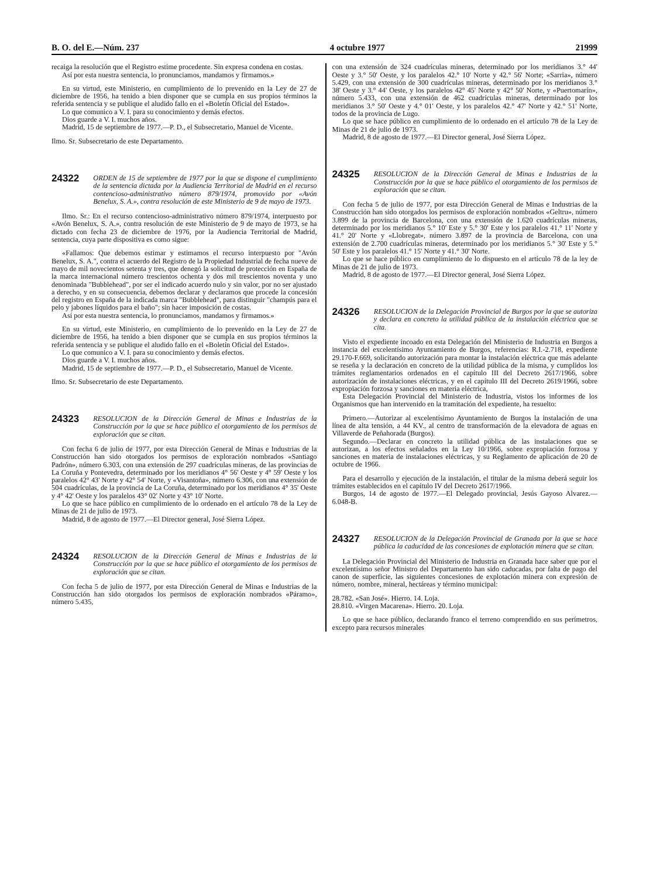B. O. del E.—Núm. 237 4 octubre 1977 21999
recaiga la resolución que el Registro estime procedente. Sin expresa condena en costas.
Así por esta nuestra sentencia, lo pronunciamos, mandamos y firmamos.»
En su virtud, este Ministerio, en cumplimiento de lo prevenido en la Ley de 27 de diciembre de 1956, ha tenido a bien disponer que se cumpla en sus propios términos la referida sentencia y se publique el aludido fallo en el «Boletín Oficial del Estado».
Lo que comunico a V. I. para su conocimiento y demás efectos.
Dios guarde a V. I. muchos años.
Madrid, 15 de septiembre de 1977.—P. D., el Subsecretario, Manuel de Vicente.
Ilmo. Sr. Subsecretario de este Departamento.
24322 ORDEN de 15 de septiembre de 1977 por la que se dispone el cumplimiento de la sentencia dictada por la Audiencia Territorial de Madrid en el recurso contencioso-administrativo número 879/1974, promovido por «Avón Benelux, S. A.», contra resolución de este Ministerio de 9 de mayo de 1973.
Ilmo. Sr.: En el recurso contencioso-administrativo número 879/1974, interpuesto por «Avón Benelux, S. A.», contra resolución de este Ministerio de 9 de mayo de 1973, se ha dictado con fecha 23 de diciembre de 1976, por la Audiencia Territorial de Madrid, sentencia, cuya parte dispositiva es como sigue:
«Fallamos: Que debemos estimar y estimamos el recurso interpuesto por "Avón Benelux, S. A.", contra el acuerdo del Registro de la Propiedad Industrial de fecha nueve de mayo de mil novecientos setenta y tres, que denegó la solicitud de protección en España de la marca internacional número trescientos ochenta y dos mil trescientos noventa y uno denominada "Bubblehead", por ser el indicado acuerdo nulo y sin valor, por no ser ajustado a derecho, y en su consecuencia, debemos declarar y declaramos que procede la concesión del registro en España de la indicada marca "Bubblehead", para distinguir "champús para el pelo y jabones líquidos para el baño"; sin hacer imposición de costas.
Así por esta nuestra sentencia, lo pronunciamos, mandamos y firmamos.»
En su virtud, este Ministerio, en cumplimiento de lo prevenido en la Ley de 27 de diciembre de 1956, ha tenido a bien disponer que se cumpla en sus propios términos la referida sentencia y se publique el aludido fallo en el «Boletín Oficial del Estado».
Lo que comunico a V. I. para su conocimiento y demás efectos.
Dios guarde a V. I. muchos años.
Madrid, 15 de septiembre de 1977.—P. D., el Subsecretario, Manuel de Vicente.
Ilmo. Sr. Subsecretario de este Departamento.
24323 RESOLUCION de la Dirección General de Minas e Industrias de la Construcción por la que se hace público el otorgamiento de los permisos de exploración que se citan.
Con fecha 6 de julio de 1977, por esta Dirección General de Minas e Industrias de la Construcción han sido otorgados los permisos de exploración nombrados «Santiago Padrón», número 6.303, con una extensión de 297 cuadrículas mineras, de las provincias de La Coruña y Pontevedra, determinado por los meridianos 4° 56' Oeste y 4° 59' Oeste y los paralelos 42° 43' Norte y 42° 54' Norte, y «Visantoña», número 6.306, con una extensión de 504 cuadrículas, de la provincia de La Coruña, determinado por los meridianos 4° 35' Oeste y 4° 42' Oeste y los paralelos 43° 02' Norte y 43° 10' Norte.
Lo que se hace público en cumplimiento de lo ordenado en el artículo 78 de la Ley de Minas de 21 de julio de 1973.
Madrid, 8 de agosto de 1977.—El Director general, José Sierra López.
24324 RESOLUCION de la Dirección General de Minas e Industrias de la Construcción por la que se hace público el otorgamiento de los permisos de exploración que se citan.
Con fecha 5 de julio de 1977, por esta Dirección General de Minas e Industrias de la Construcción han sido otorgados los permisos de exploración nombrados «Páramo», número 5.435,
con una extensión de 324 cuadrículas mineras, determinado por los meridianos 3.° 44' Oeste y 3.° 50' Oeste, y los paralelos 42.° 10' Norte y 42.° 56' Norte; «Sarria», número 5.429, con una extensión de 300 cuadrículas mineras, determinado por los meridianos 3.° 38' Oeste y 3.° 44' Oeste, y los paralelos 42° 45' Norte y 42° 50' Norte, y «Puertomarín», número 5.433, con una extensión de 462 cuadrículas mineras, determinado por los meridianos 3.° 50' Oeste y 4.° 01' Oeste, y los paralelos 42.° 47' Norte y 42.° 51' Norte, todos de la provincia de Lugo.
Lo que se hace público en cumplimiento de lo ordenado en el artículo 78 de la Ley de Minas de 21 de julio de 1973.
Madrid, 8 de agosto de 1977.—El Director general, José Sierra López.
24325 RESOLUCION de la Dirección General de Minas e Industrias de la Construcción por la que se hace público el otorgamiento de los permisos de exploración que se citan.
Con fecha 5 de julio de 1977, por esta Dirección General de Minas e Industrias de la Construcción han sido otorgados los permisos de exploración nombrados «Geltru», número 3.899 de la provincia de Barcelona, con una extensión de 1.620 cuadrículas mineras, determinado por los meridianos 5.° 10' Este y 5.° 30' Este y los paralelos 41.° 11' Norte y 41.° 20' Norte y «Llobregat», número 3.897 de la provincia de Barcelona, con una extensión de 2.700 cuadrículas mineras, determinado por los meridianos 5.° 30' Este y 5.° 50' Este y los paralelos 41.° 15' Norte y 41.° 30' Norte.
Lo que se hace público en cumplimiento de lo dispuesto en el artículo 78 de la ley de Minas de 21 de julio de 1973.
Madrid, 8 de agosto de 1977.—El Director general, José Sierra López.
24326 RESOLUCION de la Delegación Provincial de Burgos por la que se autoriza y declara en concreto la utilidad pública de la instalación eléctrica que se cita.
Visto el expediente incoado en esta Delegación del Ministerio de Industria en Burgos a instancia del excelentísimo Ayuntamiento de Burgos, referencias: R.I.-2.718, expediente 29.170-F.669, solicitando autorización para montar la instalación eléctrica que más adelante se reseña y la declaración en concreto de la utilidad pública de la misma, y cumplidos los trámites reglamentarios ordenados en el capítulo III del Decreto 2617/1966, sobre autorización de instalaciones eléctricas, y en el capítulo III del Decreto 2619/1966, sobre expropiación forzosa y sanciones en materia eléctrica,
Esta Delegación Provincial del Ministerio de Industria, vistos los informes de los Organismos que han intervenido en la tramitación del expediente, ha resuelto:
Primero.—Autorizar al excelentísimo Ayuntamiento de Burgos la instalación de una línea de alta tensión, a 44 KV., al centro de transformación de la elevadora de aguas en Villaverde de Peñahorada (Burgos).
Segundo.—Declarar en concreto la utilidad pública de las instalaciones que se autorizan, a los efectos señalados en la Ley 10/1966, sobre expropiación forzosa y sanciones en materia de instalaciones eléctricas, y su Reglamento de aplicación de 20 de octubre de 1966.
Para el desarrollo y ejecución de la instalación, el titular de la misma deberá seguir los trámites establecidos en el capítulo IV del Decreto 2617/1966.
Burgos, 14 de agosto de 1977.—El Delegado provincial, Jesús Gayoso Alvarez.—6.048-B.
24327 RESOLUCION de la Delegación Provincial de Granada por la que se hace pública la caducidad de las concesiones de explotación minera que se citan.
La Delegación Provincial del Ministerio de Industria en Granada hace saber que por el excelentísimo señor Ministro del Departamento han sido caducadas, por falta de pago del canon de superficie, las siguientes concesiones de explotación minera con expresión de número, nombre, mineral, hectáreas y término municipal:
28.782. «San José». Hierro. 14. Loja.
28.810. «Virgen Macarena». Hierro. 20. Loja.
Lo que se hace público, declarando franco el terreno comprendido en sus perímetros, excepto para recursos minerales